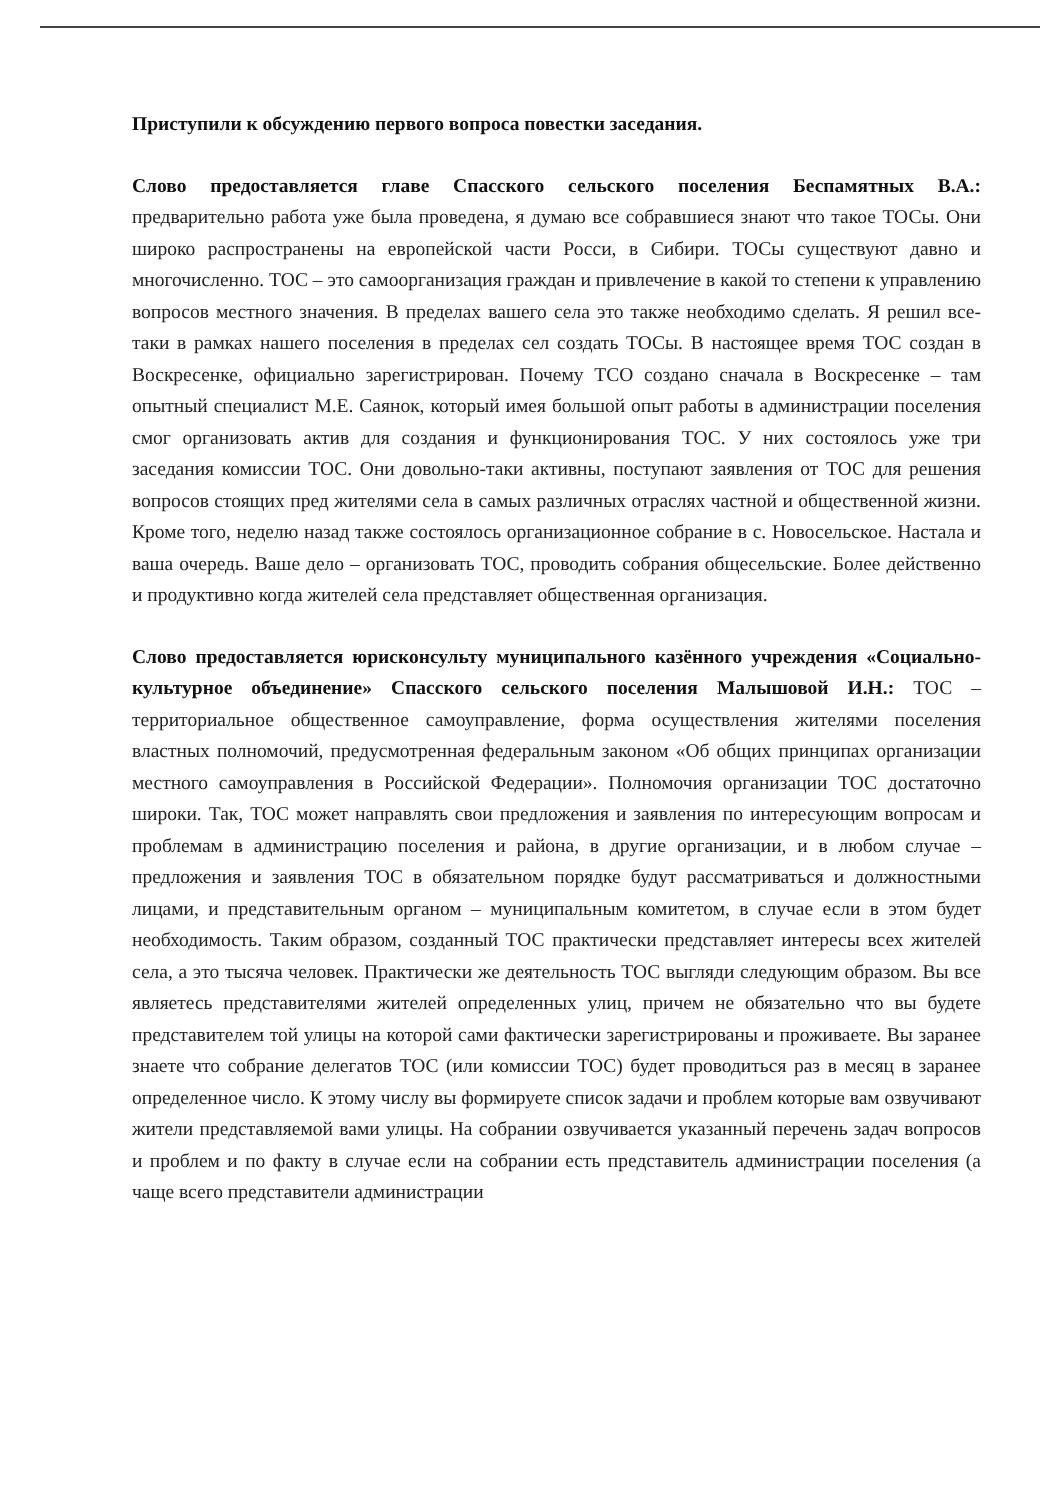Приступили к обсуждению первого вопроса повестки заседания.
Слово предоставляется главе Спасского сельского поселения Беспамятных В.А.: предварительно работа уже была проведена, я думаю все собравшиеся знают что такое ТОСы. Они широко распространены на европейской части Росси, в Сибири. ТОСы существуют давно и многочисленно. ТОС – это самоорганизация граждан и привлечение в какой то степени к управлению вопросов местного значения. В пределах вашего села это также необходимо сделать. Я решил все-таки в рамках нашего поселения в пределах сел создать ТОСы. В настоящее время ТОС создан в Воскресенке, официально зарегистрирован. Почему ТСО создано сначала в Воскресенке – там опытный специалист М.Е. Саянок, который имея большой опыт работы в администрации поселения смог организовать актив для создания и функционирования ТОС. У них состоялось уже три заседания комиссии ТОС. Они довольно-таки активны, поступают заявления от ТОС для решения вопросов стоящих пред жителями села в самых различных отраслях частной и общественной жизни. Кроме того, неделю назад также состоялось организационное собрание в с. Новосельское. Настала и ваша очередь. Ваше дело – организовать ТОС, проводить собрания общесельские. Более действенно и продуктивно когда жителей села представляет общественная организация.
Слово предоставляется юрисконсульту муниципального казённого учреждения «Социально-культурное объединение» Спасского сельского поселения Малышовой И.Н.: ТОС – территориальное общественное самоуправление, форма осуществления жителями поселения властных полномочий, предусмотренная федеральным законом «Об общих принципах организации местного самоуправления в Российской Федерации». Полномочия организации ТОС достаточно широки. Так, ТОС может направлять свои предложения и заявления по интересующим вопросам и проблемам в администрацию поселения и района, в другие организации, и в любом случае – предложения и заявления ТОС в обязательном порядке будут рассматриваться и должностными лицами, и представительным органом – муниципальным комитетом, в случае если в этом будет необходимость. Таким образом, созданный ТОС практически представляет интересы всех жителей села, а это тысяча человек. Практически же деятельность ТОС выгляди следующим образом. Вы все являетесь представителями жителей определенных улиц, причем не обязательно что вы будете представителем той улицы на которой сами фактически зарегистрированы и проживаете. Вы заранее знаете что собрание делегатов ТОС (или комиссии ТОС) будет проводиться раз в месяц в заранее определенное число. К этому числу вы формируете список задачи и проблем которые вам озвучивают жители представляемой вами улицы. На собрании озвучивается указанный перечень задач вопросов и проблем и по факту в случае если на собрании есть представитель администрации поселения (а чаще всего представители администрации